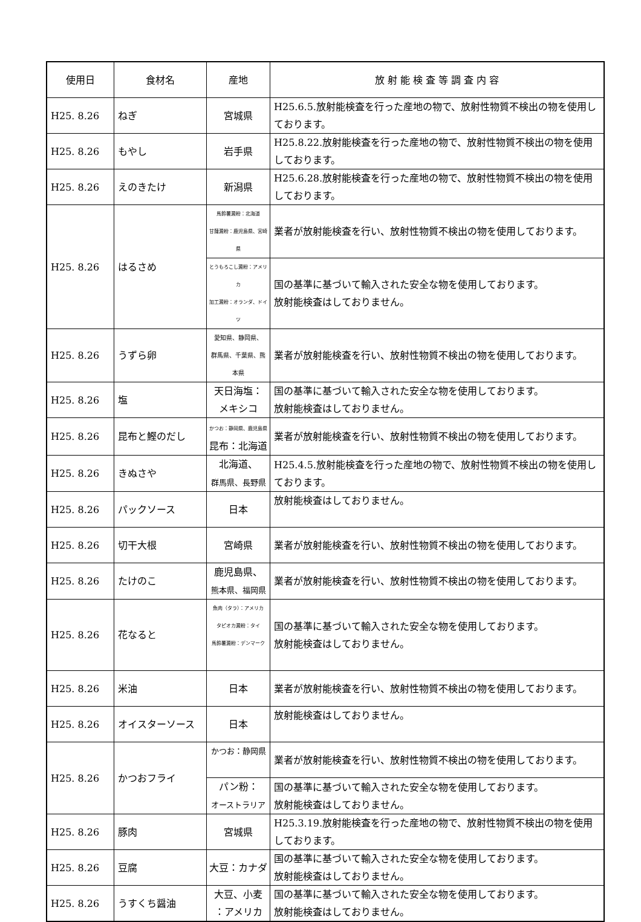| 使用日 | 食材名 | 産地 | 放 射 能 検 査 等 調 査 内 容 |
| --- | --- | --- | --- |
| H25. 8.26 | ねぎ | 宮城県 | H25.6.5.放射能検査を行った産地の物で、放射性物質不検出の物を使用しております。 |
| H25. 8.26 | もやし | 岩手県 | H25.8.22.放射能検査を行った産地の物で、放射性物質不検出の物を使用しております。 |
| H25. 8.26 | えのきたけ | 新潟県 | H25.6.28.放射能検査を行った産地の物で、放射性物質不検出の物を使用しております。 |
| H25. 8.26 | はるさめ | 馬鈴薯澱粉：北海道 甘藷澱粉：鹿児島県、宮崎県 | 業者が放射能検査を行い、放射性物質不検出の物を使用しております。 |
| | | とうもろこし澱粉：アメリカ 加工澱粉：オランダ、ドイツ | 国の基準に基づいて輸入された安全な物を使用しております。 放射能検査はしておりません。 |
| H25. 8.26 | うずら卵 | 愛知県、静岡県、 群馬県、千葉県、熊本県 | 業者が放射能検査を行い、放射性物質不検出の物を使用しております。 |
| H25. 8.26 | 塩 | 天日海塩： メキシコ | 国の基準に基づいて輸入された安全な物を使用しております。 放射能検査はしておりません。 |
| H25. 8.26 | 昆布と鰹のだし | かつお：静岡県、鹿児島県 昆布：北海道 | 業者が放射能検査を行い、放射性物質不検出の物を使用しております。 |
| H25. 8.26 | きぬさや | 北海道、 群馬県、長野県 | H25.4.5.放射能検査を行った産地の物で、放射性物質不検出の物を使用しております。 |
| H25. 8.26 | パックソース | 日本 | 放射能検査はしておりません。 |
| H25. 8.26 | 切干大根 | 宮崎県 | 業者が放射能検査を行い、放射性物質不検出の物を使用しております。 |
| H25. 8.26 | たけのこ | 鹿児島県、 熊本県、福岡県 | 業者が放射能検査を行い、放射性物質不検出の物を使用しております。 |
| H25. 8.26 | 花なると | 魚肉（タラ）：アメリカ タピオカ澱粉：タイ 馬鈴薯澱粉：デンマーク | 国の基準に基づいて輸入された安全な物を使用しております。 放射能検査はしておりません。 |
| H25. 8.26 | 米油 | 日本 | 業者が放射能検査を行い、放射性物質不検出の物を使用しております。 |
| H25. 8.26 | オイスターソース | 日本 | 放射能検査はしておりません。 |
| H25. 8.26 | かつおフライ | かつお：静岡県 | 業者が放射能検査を行い、放射性物質不検出の物を使用しております。 |
| | | パン粉： オーストラリア | 国の基準に基づいて輸入された安全な物を使用しております。 放射能検査はしておりません。 |
| H25. 8.26 | 豚肉 | 宮城県 | H25.3.19.放射能検査を行った産地の物で、放射性物質不検出の物を使用しております。 |
| H25. 8.26 | 豆腐 | 大豆：カナダ | 国の基準に基づいて輸入された安全な物を使用しております。 放射能検査はしておりません。 |
| H25. 8.26 | うすくち醤油 | 大豆、小麦 ：アメリカ | 国の基準に基づいて輸入された安全な物を使用しております。 放射能検査はしておりません。 |